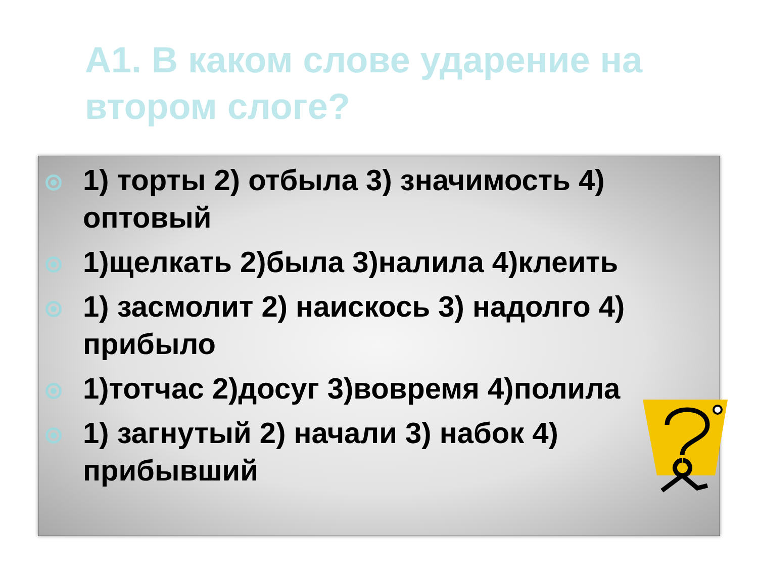А1. В каком слове ударение на втором слоге?
1) торты 2) отбыла 3) значимость 4) оптовый
1)щелкать 2)была 3)налила 4)клеить
1) засмолит 2) наискось 3) надолго 4) прибыло
1)тотчас 2)досуг 3)вовремя 4)полила
1) загнутый 2) начали 3) набок 4) прибывший